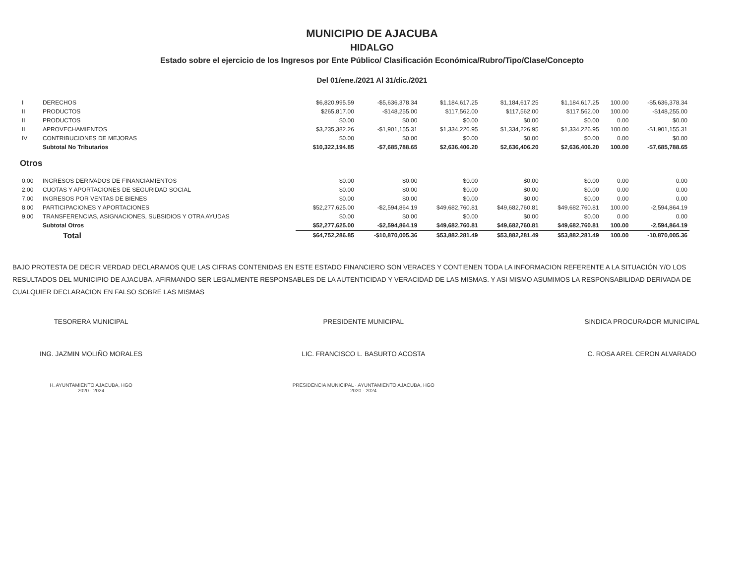MUNICIPIO DE AJACUBA
HIDALGO
Estado sobre el ejercicio de los Ingresos por Ente Público/ Clasificación Económica/Rubro/Tipo/Clase/Concepto
Del 01/ene./2021 Al 31/dic./2021
| I | DERECHOS | $6,820,995.59 | -$5,636,378.34 | $1,184,617.25 | $1,184,617.25 | $1,184,617.25 | 100.00 | -$5,636,378.34 |
| II | PRODUCTOS | $265,817.00 | -$148,255.00 | $117,562.00 | $117,562.00 | $117,562.00 | 100.00 | -$148,255.00 |
| II | PRODUCTOS | $0.00 | $0.00 | $0.00 | $0.00 | $0.00 | 0.00 | $0.00 |
| II | APROVECHAMIENTOS | $3,235,382.26 | -$1,901,155.31 | $1,334,226.95 | $1,334,226.95 | $1,334,226.95 | 100.00 | -$1,901,155.31 |
| IV | CONTRIBUCIONES DE MEJORAS | $0.00 | $0.00 | $0.00 | $0.00 | $0.00 | 0.00 | $0.00 |
| | Subtotal No Tributarios | $10,322,194.85 | -$7,685,788.65 | $2,636,406.20 | $2,636,406.20 | $2,636,406.20 | 100.00 | -$7,685,788.65 |
| Otros | | | | | | | | |
| 0.00 | INGRESOS DERIVADOS DE FINANCIAMIENTOS | $0.00 | $0.00 | $0.00 | $0.00 | $0.00 | 0.00 | 0.00 |
| 2.00 | CUOTAS Y APORTACIONES DE SEGURIDAD SOCIAL | $0.00 | $0.00 | $0.00 | $0.00 | $0.00 | 0.00 | 0.00 |
| 7.00 | INGRESOS POR VENTAS DE BIENES | $0.00 | $0.00 | $0.00 | $0.00 | $0.00 | 0.00 | 0.00 |
| 8.00 | PARTICIPACIONES Y APORTACIONES | $52,277,625.00 | -$2,594,864.19 | $49,682,760.81 | $49,682,760.81 | $49,682,760.81 | 100.00 | -2,594,864.19 |
| 9.00 | TRANSFERENCIAS, ASIGNACIONES, SUBSIDIOS Y OTRA AYUDAS | $0.00 | $0.00 | $0.00 | $0.00 | $0.00 | 0.00 | 0.00 |
| | Subtotal Otros | $52,277,625.00 | -$2,594,864.19 | $49,682,760.81 | $49,682,760.81 | $49,682,760.81 | 100.00 | -2,594,864.19 |
| | Total | $64,752,286.85 | -$10,870,005.36 | $53,882,281.49 | $53,882,281.49 | $53,882,281.49 | 100.00 | -10,870,005.36 |
BAJO PROTESTA DE DECIR VERDAD DECLARAMOS QUE LAS CIFRAS CONTENIDAS EN ESTE ESTADO FINANCIERO SON VERACES Y CONTIENEN TODA LA INFORMACION REFERENTE A LA SITUACIÓN Y/O LOS RESULTADOS DEL MUNICIPIO DE AJACUBA, AFIRMANDO SER LEGALMENTE RESPONSABLES DE LA AUTENTICIDAD Y VERACIDAD DE LAS MISMAS. Y ASI MISMO ASUMIMOS LA RESPONSABILIDAD DERIVADA DE CUALQUIER DECLARACION EN FALSO SOBRE LAS MISMAS
TESORERA MUNICIPAL
ING. JAZMIN MOLIÑO MORALES
H. AYUNTAMIENTO AJACUBA, HGO
2020 - 2024
PRESIDENTE MUNICIPAL
LIC. FRANCISCO L. BASURTO ACOSTA
PRESIDENCIA MUNICIPAL · AYUNTAMIENTO AJACUBA, HGO
2020 - 2024
SINDICA PROCURADOR MUNICIPAL
C. ROSA AREL CERON ALVARADO